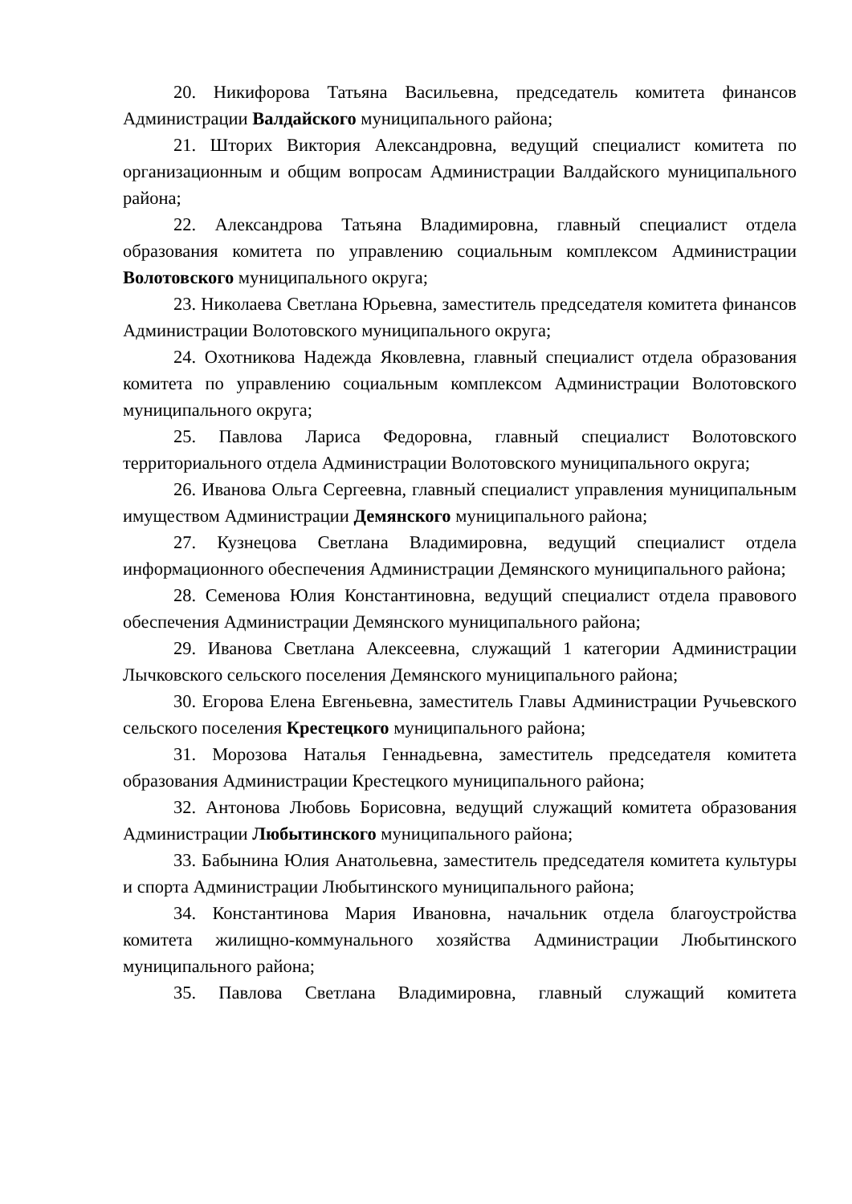20. Никифорова Татьяна Васильевна, председатель комитета финансов Администрации Валдайского муниципального района;
21. Шторих Виктория Александровна, ведущий специалист комитета по организационным и общим вопросам Администрации Валдайского муниципального района;
22. Александрова Татьяна Владимировна, главный специалист отдела образования комитета по управлению социальным комплексом Администрации Волотовского муниципального округа;
23. Николаева Светлана Юрьевна, заместитель председателя комитета финансов Администрации Волотовского муниципального округа;
24. Охотникова Надежда Яковлевна, главный специалист отдела образования комитета по управлению социальным комплексом Администрации Волотовского муниципального округа;
25. Павлова Лариса Федоровна, главный специалист Волотовского территориального отдела Администрации Волотовского муниципального округа;
26. Иванова Ольга Сергеевна, главный специалист управления муниципальным имуществом Администрации Демянского муниципального района;
27. Кузнецова Светлана Владимировна, ведущий специалист отдела информационного обеспечения Администрации Демянского муниципального района;
28. Семенова Юлия Константиновна, ведущий специалист отдела правового обеспечения Администрации Демянского муниципального района;
29. Иванова Светлана Алексеевна, служащий 1 категории Администрации Лычковского сельского поселения Демянского муниципального района;
30. Егорова Елена Евгеньевна, заместитель Главы Администрации Ручьевского сельского поселения Крестецкого муниципального района;
31. Морозова Наталья Геннадьевна, заместитель председателя комитета образования Администрации Крестецкого муниципального района;
32. Антонова Любовь Борисовна, ведущий служащий комитета образования Администрации Любытинского муниципального района;
33. Бабынина Юлия Анатольевна, заместитель председателя комитета культуры и спорта Администрации Любытинского муниципального района;
34. Константинова Мария Ивановна, начальник отдела благоустройства комитета жилищно-коммунального хозяйства Администрации Любытинского муниципального района;
35. Павлова Светлана Владимировна, главный служащий комитета